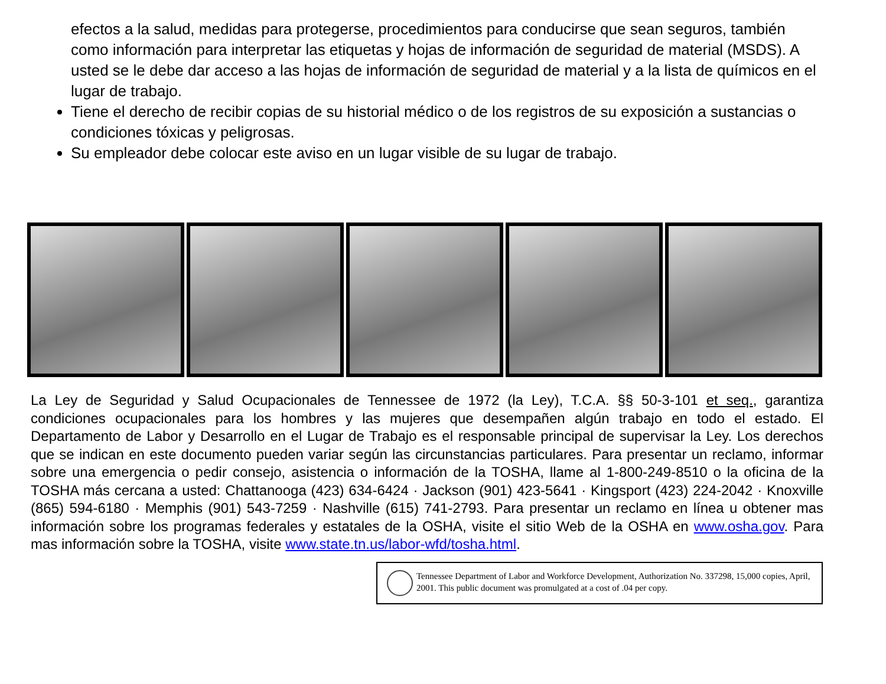efectos a la salud, medidas para protegerse, procedimientos para conducirse que sean seguros, también como información para interpretar las etiquetas y hojas de información de seguridad de material (MSDS). A usted se le debe dar acceso a las hojas de información de seguridad de material y a la lista de químicos en el lugar de trabajo.
Tiene el derecho de recibir copias de su historial médico o de los registros de su exposición a sustancias o condiciones tóxicas y peligrosas.
Su empleador debe colocar este aviso en un lugar visible de su lugar de trabajo.
La Ley de Seguridad y Salud Ocupacionales de Tennessee de 1972 (la Ley), T.C.A. §§ 50-3-101 et seq., garantiza condiciones ocupacionales para los hombres y las mujeres que desempañen algún trabajo en todo el estado. El Departamento de Labor y Desarrollo en el Lugar de Trabajo es el responsable principal de supervisar la Ley. Los derechos que se indican en este documento pueden variar según las circunstancias particulares. Para presentar un reclamo, informar sobre una emergencia o pedir consejo, asistencia o información de la TOSHA, llame al 1-800-249-8510 o la oficina de la TOSHA más cercana a usted: Chattanooga (423) 634-6424 · Jackson (901) 423-5641 · Kingsport (423) 224-2042 · Knoxville (865) 594-6180 · Memphis (901) 543-7259 · Nashville (615) 741-2793. Para presentar un reclamo en línea u obtener mas información sobre los programas federales y estatales de la OSHA, visite el sitio Web de la OSHA en www.osha.gov. Para mas información sobre la TOSHA, visite www.state.tn.us/labor-wfd/tosha.html.
Tennessee Department of Labor and Workforce Development, Authorization No. 337298, 15,000 copies, April, 2001. This public document was promulgated at a cost of .04 per copy.